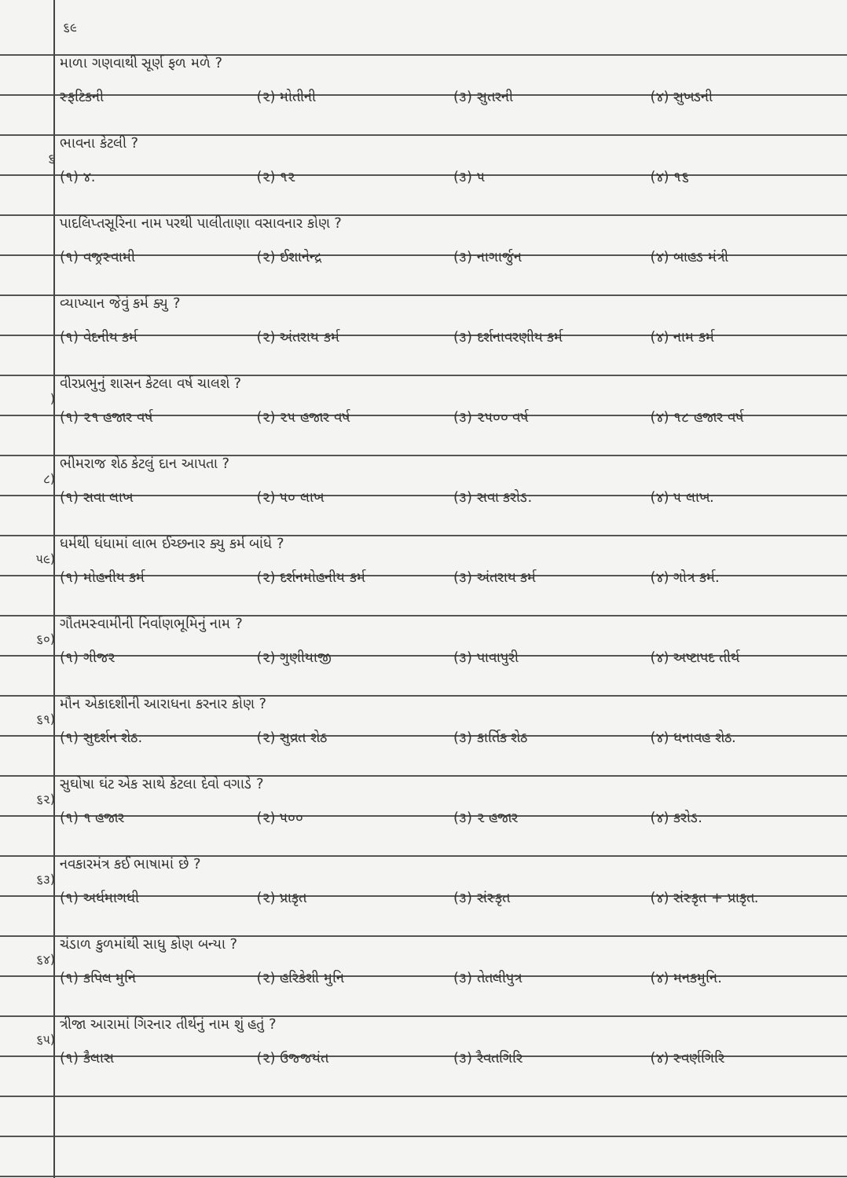૬૯
માળા ગણવાથી સૂર્ણ ફળ મળે ?
સ્ફટિકની (૨) મોતીની (૩) સુતરની (૪) સુખડની
૬
ભાવના કેટલી ?
(૧) ૪. (૨) ૧૨ (૩) ૫ (૪) ૧૬
પાદલિપ્તસૂરિના નામ પરથી પાલીતાણા વસાવનાર કોણ ?
(૧) વજ્રસ્વામી (૨) ઈશાનેન્દ્ર (૩) નાગાર્જુન (૪) બાહડ મંત્રી
વ્યાખ્યાન જેવું કર્મ ક્યુ ?
(૧) વેદનીય કર્મ (૨) અંતરાય કર્મ (૩) દર્શનાવરણીય કર્મ (૪) નામ કર્મ
)
વીરપ્રભુનું શાસન કેટલા વર્ષ ચાલશે ?
(૧) ૨૧ હજાર વર્ષ (૨) ૨૫ હજાર વર્ષ (૩) ૨૫૦૦ વર્ષ (૪) ૧૮ હજાર વર્ષ
૮)
ભીમરાજ શેઠ કેટલું દાન આપતા ?
(૧) સવા લાખ (૨) ૫૦ લાખ (૩) સવા કરોડ. (૪) ૫ લાખ.
૫૯)
ધર્મથી ધંધામાં લાભ ઈચ્છનાર ક્યુ કર્મ બાંધે ?
(૧) મોહનીય કર્મ (૨) દર્શનમોહનીય કર્મ (૩) અંતરાય કર્મ (૪) ગોત્ર કર્મ.
૬૦)
ગૌતમસ્વામીની નિર્વાણભૂમિનું નામ ?
(૧) ગીજર (૨) ગુણીયાજી (૩) પાવાપુરી (૪) અષ્ટાપદ તીર્થ
૬૧)
મૌન એકાદશીની આરાધના કરનાર કોણ ?
(૧) સુદર્શન શેઠ. (૨) સુવ્રત શેઠ (૩) કાર્તિક શેઠ (૪) ધનાવહ શેઠ.
૬૨)
સુઘોષા ઘંટ એક સાથે કેટલા દેવો વગાડે ?
(૧) ૧ હજાર (૨) ૫૦૦ (૩) ૨ હજાર (૪) કરોડ.
૬૩)
નવકારમંત્ર કઈ ભાષામાં છે ?
(૧) અર્ધમાગધી (૨) પ્રાકૃત (૩) સંસ્કૃત (૪) સંસ્કૃત + પ્રાકૃત.
૬૪)
ચંડાળ કુળમાંથી સાધુ કોણ બન્યા ?
(૧) કપિલ મુનિ (૨) હરિકેશી મુનિ (૩) તેતલીપુત્ર (૪) મનકમુનિ.
૬૫)
ત્રીજા આરામાં ગિરનાર તીર્થનું નામ શું હતું ?
(૧) કૈલાસ (૨) ઉજ્જયંત (૩) રૈવતગિરિ (૪) સ્વર્ણગિરિ